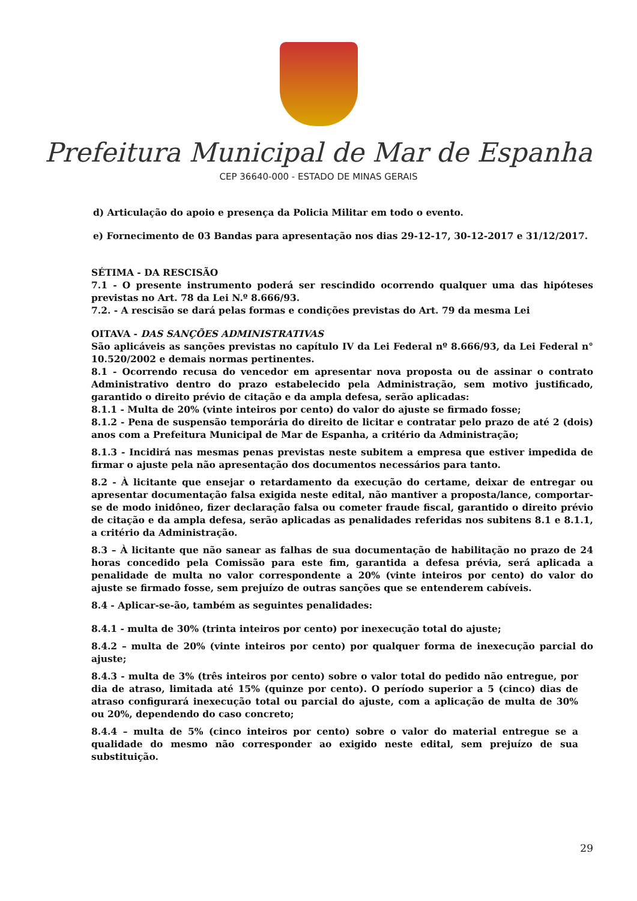Prefeitura Municipal de Mar de Espanha
CEP 36640-000 - ESTADO DE MINAS GERAIS
d) Articulação do apoio e presença da Policia Militar em todo o evento.
e) Fornecimento de 03 Bandas para apresentação nos dias 29-12-17, 30-12-2017 e 31/12/2017.
SÉTIMA - DA RESCISÃO
7.1 - O presente instrumento poderá ser rescindido ocorrendo qualquer uma das hipóteses previstas no Art. 78 da Lei N.º 8.666/93.
7.2. - A rescisão se dará pelas formas e condições previstas do Art. 79 da mesma Lei
OITAVA - DAS SANÇÕES ADMINISTRATIVAS
São aplicáveis as sanções previstas no capítulo IV da Lei Federal nº 8.666/93, da Lei Federal n° 10.520/2002 e demais normas pertinentes.
8.1 - Ocorrendo recusa do vencedor em apresentar nova proposta ou de assinar o contrato Administrativo dentro do prazo estabelecido pela Administração, sem motivo justificado, garantido o direito prévio de citação e da ampla defesa, serão aplicadas:
8.1.1 - Multa de 20% (vinte inteiros por cento) do valor do ajuste se firmado fosse;
8.1.2 - Pena de suspensão temporária do direito de licitar e contratar pelo prazo de até 2 (dois) anos com a Prefeitura Municipal de Mar de Espanha, a critério da Administração;
8.1.3 - Incidirá nas mesmas penas previstas neste subitem a empresa que estiver impedida de firmar o ajuste pela não apresentação dos documentos necessários para tanto.
8.2 - À licitante que ensejar o retardamento da execução do certame, deixar de entregar ou apresentar documentação falsa exigida neste edital, não mantiver a proposta/lance, comportar-se de modo inidôneo, fizer declaração falsa ou cometer fraude fiscal, garantido o direito prévio de citação e da ampla defesa, serão aplicadas as penalidades referidas nos subitens 8.1 e 8.1.1, a critério da Administração.
8.3 – À licitante que não sanear as falhas de sua documentação de habilitação no prazo de 24 horas concedido pela Comissão para este fim, garantida a defesa prévia, será aplicada a penalidade de multa no valor correspondente a 20% (vinte inteiros por cento) do valor do ajuste se firmado fosse, sem prejuízo de outras sanções que se entenderem cabíveis.
8.4 - Aplicar-se-ão, também as seguintes penalidades:
8.4.1 - multa de 30% (trinta inteiros por cento) por inexecução total do ajuste;
8.4.2 – multa de 20% (vinte inteiros por cento) por qualquer forma de inexecução parcial do ajuste;
8.4.3 - multa de 3% (três inteiros por cento) sobre o valor total do pedido não entregue, por dia de atraso, limitada até 15% (quinze por cento). O período superior a 5 (cinco) dias de atraso configurará inexecução total ou parcial do ajuste, com a aplicação de multa de 30% ou 20%, dependendo do caso concreto;
8.4.4 – multa de 5% (cinco inteiros por cento) sobre o valor do material entregue se a qualidade do mesmo não corresponder ao exigido neste edital, sem prejuízo de sua substituição.
29